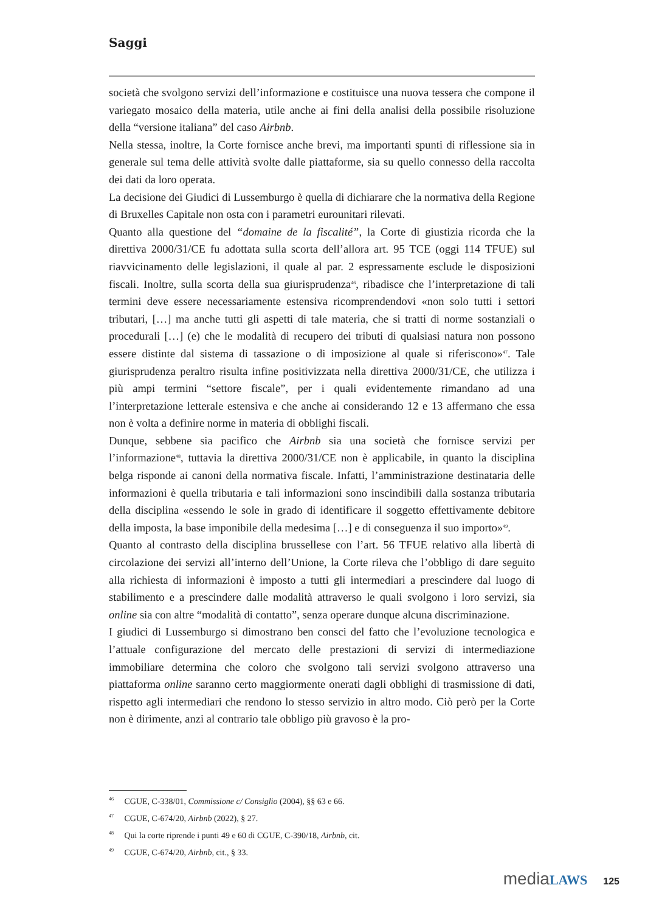Saggi
società che svolgono servizi dell’informazione e costituisce una nuova tessera che compone il variegato mosaico della materia, utile anche ai fini della analisi della possibile risoluzione della “versione italiana” del caso Airbnb.
Nella stessa, inoltre, la Corte fornisce anche brevi, ma importanti spunti di riflessione sia in generale sul tema delle attività svolte dalle piattaforme, sia su quello connesso della raccolta dei dati da loro operata.
La decisione dei Giudici di Lussemburgo è quella di dichiarare che la normativa della Regione di Bruxelles Capitale non osta con i parametri eurounitari rilevati.
Quanto alla questione del “domaine de la fiscalité”, la Corte di giustizia ricorda che la direttiva 2000/31/CE fu adottata sulla scorta dell’allora art. 95 TCE (oggi 114 TFUE) sul riavvicinamento delle legislazioni, il quale al par. 2 espressamente esclude le disposizioni fiscali. Inoltre, sulla scorta della sua giurisprudenza<sup>46</sup>, ribadisce che l’interpretazione di tali termini deve essere necessariamente estensiva ricomprendendovi «non solo tutti i settori tributari, […] ma anche tutti gli aspetti di tale materia, che si tratti di norme sostanziali o procedurali […] (e) che le modalità di recupero dei tributi di qualsiasi natura non possono essere distinte dal sistema di tassazione o di imposizione al quale si riferiscono»<sup>47</sup>. Tale giurisprudenza peraltro risulta infine positivizzata nella direttiva 2000/31/CE, che utilizza i più ampi termini “settore fiscale”, per i quali evidentemente rimandano ad una l’interpretazione letterale estensiva e che anche ai considerando 12 e 13 affermano che essa non è volta a definire norme in materia di obblighi fiscali.
Dunque, sebbene sia pacifico che Airbnb sia una società che fornisce servizi per l’informazione<sup>48</sup>, tuttavia la direttiva 2000/31/CE non è applicabile, in quanto la disciplina belga risponde ai canoni della normativa fiscale. Infatti, l’amministrazione destinataria delle informazioni è quella tributaria e tali informazioni sono inscindibili dalla sostanza tributaria della disciplina «essendo le sole in grado di identificare il soggetto effettivamente debitore della imposta, la base imponibile della medesima […] e di conseguenza il suo importo»<sup>49</sup>.
Quanto al contrasto della disciplina brussellese con l’art. 56 TFUE relativo alla libertà di circolazione dei servizi all’interno dell’Unione, la Corte rileva che l’obbligo di dare seguito alla richiesta di informazioni è imposto a tutti gli intermediari a prescindere dal luogo di stabilimento e a prescindere dalle modalità attraverso le quali svolgono i loro servizi, sia online sia con altre “modalità di contatto”, senza operare dunque alcuna discriminazione.
I giudici di Lussemburgo si dimostrano ben consci del fatto che l’evoluzione tecnologica e l’attuale configurazione del mercato delle prestazioni di servizi di intermediazione immobiliare determina che coloro che svolgono tali servizi svolgono attraverso una piattaforma online saranno certo maggiormente onerati dagli obblighi di trasmissione di dati, rispetto agli intermediari che rendono lo stesso servizio in altro modo. Ciò però per la Corte non è dirimente, anzi al contrario tale obbligo più gravoso è la pro-
<sup>46</sup> CGUE, C-338/01, Commissione c/ Consiglio (2004), §§ 63 e 66.
<sup>47</sup> CGUE, C-674/20, Airbnb (2022), § 27.
<sup>48</sup> Qui la corte riprende i punti 49 e 60 di CGUE, C-390/18, Airbnb, cit.
<sup>49</sup> CGUE, C-674/20, Airbnb, cit., § 33.
mediaLAWS 125